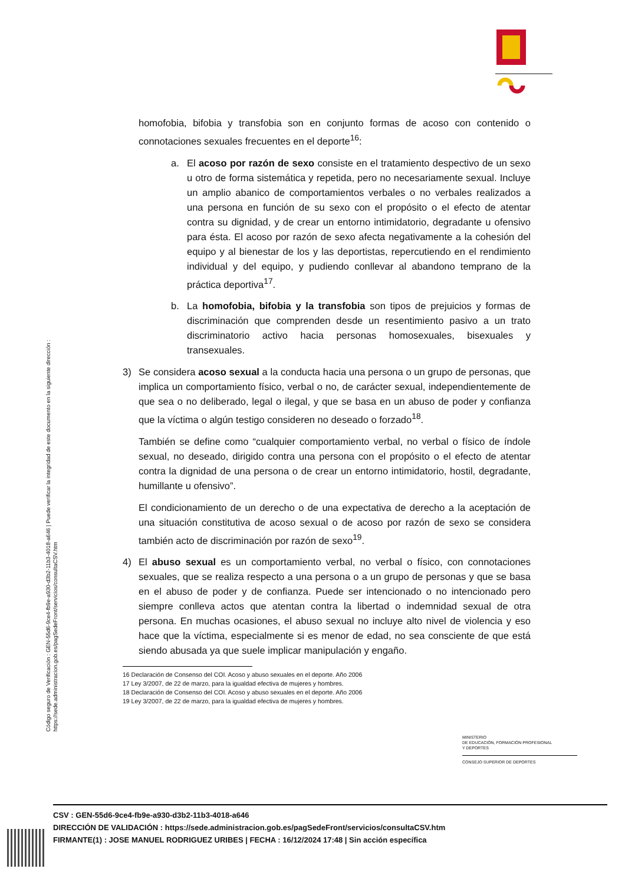Código seguro de Verificación : GEN-55d6-9ce4-fb9e-a930-d3b2-11b3-4018-a646 | Puede verificar la integridad de este documento en la siguiente dirección :
https://sede.administracion.gob.es/pagSedeFront/servicios/consultaCSV.htm
homofobia, bifobia y transfobia son en conjunto formas de acoso con contenido o connotaciones sexuales frecuentes en el deporte<sup>16</sup>:
a. El acoso por razón de sexo consiste en el tratamiento despectivo de un sexo u otro de forma sistemática y repetida, pero no necesariamente sexual. Incluye un amplio abanico de comportamientos verbales o no verbales realizados a una persona en función de su sexo con el propósito o el efecto de atentar contra su dignidad, y de crear un entorno intimidatorio, degradante u ofensivo para ésta. El acoso por razón de sexo afecta negativamente a la cohesión del equipo y al bienestar de los y las deportistas, repercutiendo en el rendimiento individual y del equipo, y pudiendo conllevar al abandono temprano de la práctica deportiva<sup>17</sup>.
b. La homofobia, bifobia y la transfobia son tipos de prejuicios y formas de discriminación que comprenden desde un resentimiento pasivo a un trato discriminatorio activo hacia personas homosexuales, bisexuales y transexuales.
3) Se considera acoso sexual a la conducta hacia una persona o un grupo de personas, que implica un comportamiento físico, verbal o no, de carácter sexual, independientemente de que sea o no deliberado, legal o ilegal, y que se basa en un abuso de poder y confianza que la víctima o algún testigo consideren no deseado o forzado<sup>18</sup>.
También se define como “cualquier comportamiento verbal, no verbal o físico de índole sexual, no deseado, dirigido contra una persona con el propósito o el efecto de atentar contra la dignidad de una persona o de crear un entorno intimidatorio, hostil, degradante, humillante u ofensivo”.
El condicionamiento de un derecho o de una expectativa de derecho a la aceptación de una situación constitutiva de acoso sexual o de acoso por razón de sexo se considera también acto de discriminación por razón de sexo<sup>19</sup>.
4) El abuso sexual es un comportamiento verbal, no verbal o físico, con connotaciones sexuales, que se realiza respecto a una persona o a un grupo de personas y que se basa en el abuso de poder y de confianza. Puede ser intencionado o no intencionado pero siempre conlleva actos que atentan contra la libertad o indemnidad sexual de otra persona. En muchas ocasiones, el abuso sexual no incluye alto nivel de violencia y eso hace que la víctima, especialmente si es menor de edad, no sea consciente de que está siendo abusada ya que suele implicar manipulación y engaño.
16 Declaración de Consenso del COI. Acoso y abuso sexuales en el deporte. Año 2006
17 Ley 3/2007, de 22 de marzo, para la igualdad efectiva de mujeres y hombres.
18 Declaración de Consenso del COI. Acoso y abuso sexuales en el deporte. Año 2006
19 Ley 3/2007, de 22 de marzo, para la igualdad efectiva de mujeres y hombres.
MINISTERIO
DE EDUCACIÓN, FORMACIÓN PROFESIONAL
Y DEPORTES
CONSEJO SUPERIOR DE DEPORTES
CSV : GEN-55d6-9ce4-fb9e-a930-d3b2-11b3-4018-a646
DIRECCIÓN DE VALIDACIÓN : https://sede.administracion.gob.es/pagSedeFront/servicios/consultaCSV.htm
FIRMANTE(1) : JOSE MANUEL RODRIGUEZ URIBES | FECHA : 16/12/2024 17:48 | Sin acción específica